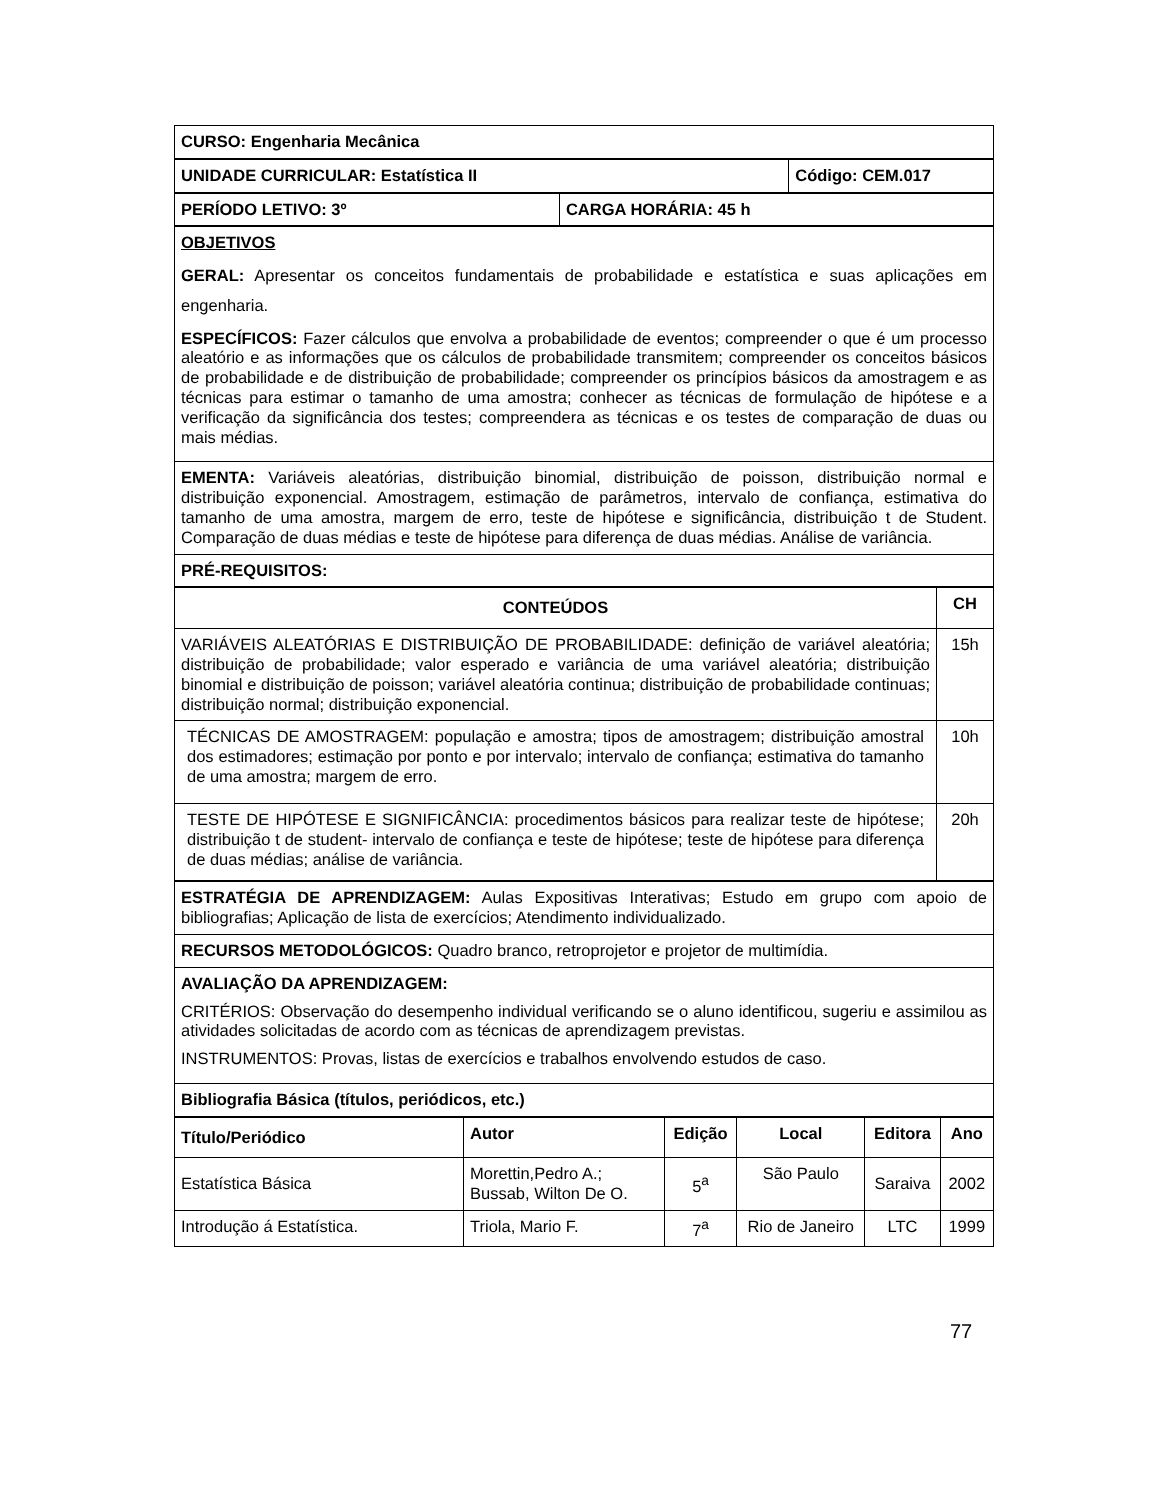| CURSO: Engenharia Mecânica |
| UNIDADE CURRICULAR: Estatística II | Código: CEM.017 |
| PERÍODO LETIVO: 3º | CARGA HORÁRIA: 45 h |
| OBJETIVOS GERAL: Apresentar os conceitos fundamentais de probabilidade e estatística e suas aplicações em engenharia. ESPECÍFICOS: Fazer cálculos que envolva a probabilidade de eventos; compreender o que é um processo aleatório e as informações que os cálculos de probabilidade transmitem; compreender os conceitos básicos de probabilidade e de distribuição de probabilidade; compreender os princípios básicos da amostragem e as técnicas para estimar o tamanho de uma amostra; conhecer as técnicas de formulação de hipótese e a verificação da significância dos testes; compreendera as técnicas e os testes de comparação de duas ou mais médias. |
| EMENTA: Variáveis aleatórias, distribuição binomial, distribuição de poisson, distribuição normal e distribuição exponencial. Amostragem, estimação de parâmetros, intervalo de confiança, estimativa do tamanho de uma amostra, margem de erro, teste de hipótese e significância, distribuição t de Student. Comparação de duas médias e teste de hipótese para diferença de duas médias. Análise de variância. |
| PRÉ-REQUISITOS: |
| CONTEÚDOS | CH |
| --- | --- |
| VARIÁVEIS ALEATÓRIAS E DISTRIBUIÇÃO DE PROBABILIDADE: definição de variável aleatória; distribuição de probabilidade; valor esperado e variância de uma variável aleatória; distribuição binomial e distribuição de poisson; variável aleatória continua; distribuição de probabilidade continuas; distribuição normal; distribuição exponencial. | 15h |
| TÉCNICAS DE AMOSTRAGEM: população e amostra; tipos de amostragem; distribuição amostral dos estimadores; estimação por ponto e por intervalo; intervalo de confiança; estimativa do tamanho de uma amostra; margem de erro. | 10h |
| TESTE DE HIPÓTESE E SIGNIFICÂNCIA: procedimentos básicos para realizar teste de hipótese; distribuição t de student- intervalo de confiança e teste de hipótese; teste de hipótese para diferença de duas médias; análise de variância. | 20h |
| ESTRATÉGIA DE APRENDIZAGEM: Aulas Expositivas Interativas; Estudo em grupo com apoio de bibliografias; Aplicação de lista de exercícios; Atendimento individualizado. |
| RECURSOS METODOLÓGICOS: Quadro branco, retroprojetor e projetor de multimídia. |
| AVALIAÇÃO DA APRENDIZAGEM: CRITÉRIOS: Observação do desempenho individual verificando se o aluno identificou, sugeriu e assimilou as atividades solicitadas de acordo com as técnicas de aprendizagem previstas. INSTRUMENTOS: Provas, listas de exercícios e trabalhos envolvendo estudos de caso. |
| Bibliografia Básica (títulos, periódicos, etc.) |
| Título/Periódico | Autor | Edição | Local | Editora | Ano |
| --- | --- | --- | --- | --- | --- |
| Estatística Básica | Morettin,Pedro A.; Bussab, Wilton De O. | 5<sup>a</sup> | São Paulo | Saraiva | 2002 |
| Introdução á Estatística. | Triola, Mario F. | 7<sup>a</sup> | Rio de Janeiro | LTC | 1999 |
77